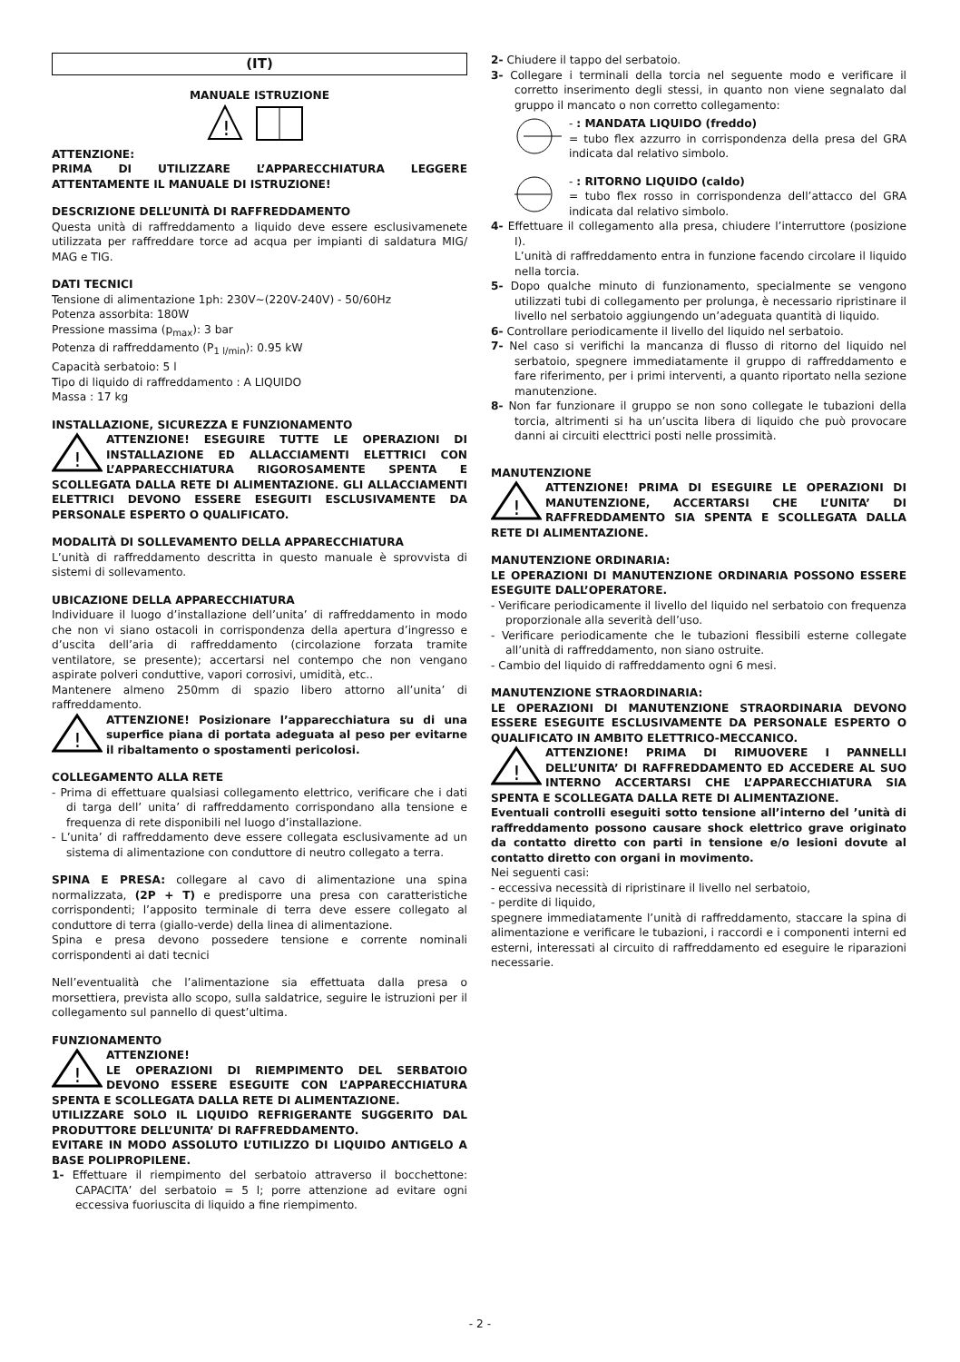(IT)
MANUALE ISTRUZIONE
!
ATTENZIONE:
PRIMA DI UTILIZZARE L’APPARECCHIATURA LEGGERE ATTENTAMENTE IL MANUALE DI ISTRUZIONE!
DESCRIZIONE DELL’UNITÀ DI RAFFREDDAMENTO
Questa unità di raffreddamento a liquido deve essere esclusivamenete utilizzata per raffreddare torce ad acqua per impianti di saldatura MIG/ MAG e TIG.
DATI TECNICI
Tensione di alimentazione 1ph: 230V~(220V-240V) - 50/60Hz
Potenza assorbita: 180W
Pressione massima (p<sub>max</sub>): 3 bar
Potenza di raffreddamento (P<sub>1 l/min</sub>): 0.95 kW
Capacità serbatoio: 5 l
Tipo di liquido di raffreddamento : A LIQUIDO
Massa : 17 kg
INSTALLAZIONE, SICUREZZA E FUNZIONAMENTO
!
ATTENZIONE! ESEGUIRE TUTTE LE OPERAZIONI DI INSTALLAZIONE ED ALLACCIAMENTI ELETTRICI CON L’APPARECCHIATURA RIGOROSAMENTE SPENTA E SCOLLEGATA DALLA RETE DI ALIMENTAZIONE. GLI ALLACCIAMENTI ELETTRICI DEVONO ESSERE ESEGUITI ESCLUSIVAMENTE DA PERSONALE ESPERTO O QUALIFICATO.
MODALITÀ DI SOLLEVAMENTO DELLA APPARECCHIATURA
L’unità di raffreddamento descritta in questo manuale è sprovvista di sistemi di sollevamento.
UBICAZIONE DELLA APPARECCHIATURA
Individuare il luogo d’installazione dell’unita’ di raffreddamento in modo che non vi siano ostacoli in corrispondenza della apertura d’ingresso e d’uscita dell’aria di raffreddamento (circolazione forzata tramite ventilatore, se presente); accertarsi nel contempo che non vengano aspirate polveri conduttive, vapori corrosivi, umidità, etc..
Mantenere almeno 250mm di spazio libero attorno all’unita’ di raffreddamento.
!
ATTENZIONE! Posizionare l’apparecchiatura su di una superfice piana di portata adeguata al peso per evitarne il ribaltamento o spostamenti pericolosi.
COLLEGAMENTO ALLA RETE
- Prima di effettuare qualsiasi collegamento elettrico, verificare che i dati di targa dell’ unita’ di raffreddamento corrispondano alla tensione e frequenza di rete disponibili nel luogo d’installazione.
- L’unita’ di raffreddamento deve essere collegata esclusivamente ad un sistema di alimentazione con conduttore di neutro collegato a terra.
SPINA E PRESA: collegare al cavo di alimentazione una spina normalizzata, (2P + T) e predisporre una presa con caratteristiche corrispondenti; l’apposito terminale di terra deve essere collegato al conduttore di terra (giallo-verde) della linea di alimentazione.
Spina e presa devono possedere tensione e corrente nominali corrispondenti ai dati tecnici
Nell’eventualità che l’alimentazione sia effettuata dalla presa o morsettiera, prevista allo scopo, sulla saldatrice, seguire le istruzioni per il collegamento sul pannello di quest’ultima.
FUNZIONAMENTO
!
ATTENZIONE!
LE OPERAZIONI DI RIEMPIMENTO DEL SERBATOIO DEVONO ESSERE ESEGUITE CON L’APPARECCHIATURA SPENTA E SCOLLEGATA DALLA RETE DI ALIMENTAZIONE.
UTILIZZARE SOLO IL LIQUIDO REFRIGERANTE SUGGERITO DAL PRODUTTORE DELL’UNITA’ DI RAFFREDDAMENTO.
EVITARE IN MODO ASSOLUTO L’UTILIZZO DI LIQUIDO ANTIGELO A BASE POLIPROPILENE.
1- Effettuare il riempimento del serbatoio attraverso il bocchettone: CAPACITA’ del serbatoio = 5 l; porre attenzione ad evitare ogni eccessiva fuoriuscita di liquido a fine riempimento.
2- Chiudere il tappo del serbatoio.
3- Collegare i terminali della torcia nel seguente modo e verificare il corretto inserimento degli stessi, in quanto non viene segnalato dal gruppo il mancato o non corretto collegamento:
- : MANDATA LIQUIDO (freddo)
= tubo flex azzurro in corrispondenza della presa del GRA indicata dal relativo simbolo.
- : RITORNO LIQUIDO (caldo)
= tubo flex rosso in corrispondenza dell’attacco del GRA indicata dal relativo simbolo.
4- Effettuare il collegamento alla presa, chiudere l’interruttore (posizione I).
L’unità di raffreddamento entra in funzione facendo circolare il liquido nella torcia.
5- Dopo qualche minuto di funzionamento, specialmente se vengono utilizzati tubi di collegamento per prolunga, è necessario ripristinare il livello nel serbatoio aggiungendo un’adeguata quantità di liquido.
6- Controllare periodicamente il livello del liquido nel serbatoio.
7- Nel caso si verifichi la mancanza di flusso di ritorno del liquido nel serbatoio, spegnere immediatamente il gruppo di raffreddamento e fare riferimento, per i primi interventi, a quanto riportato nella sezione manutenzione.
8- Non far funzionare il gruppo se non sono collegate le tubazioni della torcia, altrimenti si ha un’uscita libera di liquido che può provocare danni ai circuiti electtrici posti nelle prossimità.
MANUTENZIONE
!
ATTENZIONE! PRIMA DI ESEGUIRE LE OPERAZIONI DI MANUTENZIONE, ACCERTARSI CHE L’UNITA’ DI RAFFREDDAMENTO SIA SPENTA E SCOLLEGATA DALLA RETE DI ALIMENTAZIONE.
MANUTENZIONE ORDINARIA:
LE OPERAZIONI DI MANUTENZIONE ORDINARIA POSSONO ESSERE ESEGUITE DALL’OPERATORE.
- Verificare periodicamente il livello del liquido nel serbatoio con frequenza proporzionale alla severità dell’uso.
- Verificare periodicamente che le tubazioni flessibili esterne collegate all’unità di raffreddamento, non siano ostruite.
- Cambio del liquido di raffreddamento ogni 6 mesi.
MANUTENZIONE STRAORDINARIA:
LE OPERAZIONI DI MANUTENZIONE STRAORDINARIA DEVONO ESSERE ESEGUITE ESCLUSIVAMENTE DA PERSONALE ESPERTO O QUALIFICATO IN AMBITO ELETTRICO-MECCANICO.
!
ATTENZIONE! PRIMA DI RIMUOVERE I PANNELLI DELL’UNITA’ DI RAFFREDDAMENTO ED ACCEDERE AL SUO INTERNO ACCERTARSI CHE L’APPARECCHIATURA SIA SPENTA E SCOLLEGATA DALLA RETE DI ALIMENTAZIONE.
Eventuali controlli eseguiti sotto tensione all’interno del ’unità di raffreddamento possono causare shock elettrico grave originato da contatto diretto con parti in tensione e/o lesioni dovute al contatto diretto con organi in movimento.
Nei seguenti casi:
- eccessiva necessità di ripristinare il livello nel serbatoio,
- perdite di liquido,
spegnere immediatamente l’unità di raffreddamento, staccare la spina di alimentazione e verificare le tubazioni, i raccordi e i componenti interni ed esterni, interessati al circuito di raffreddamento ed eseguire le riparazioni necessarie.
- 2 -